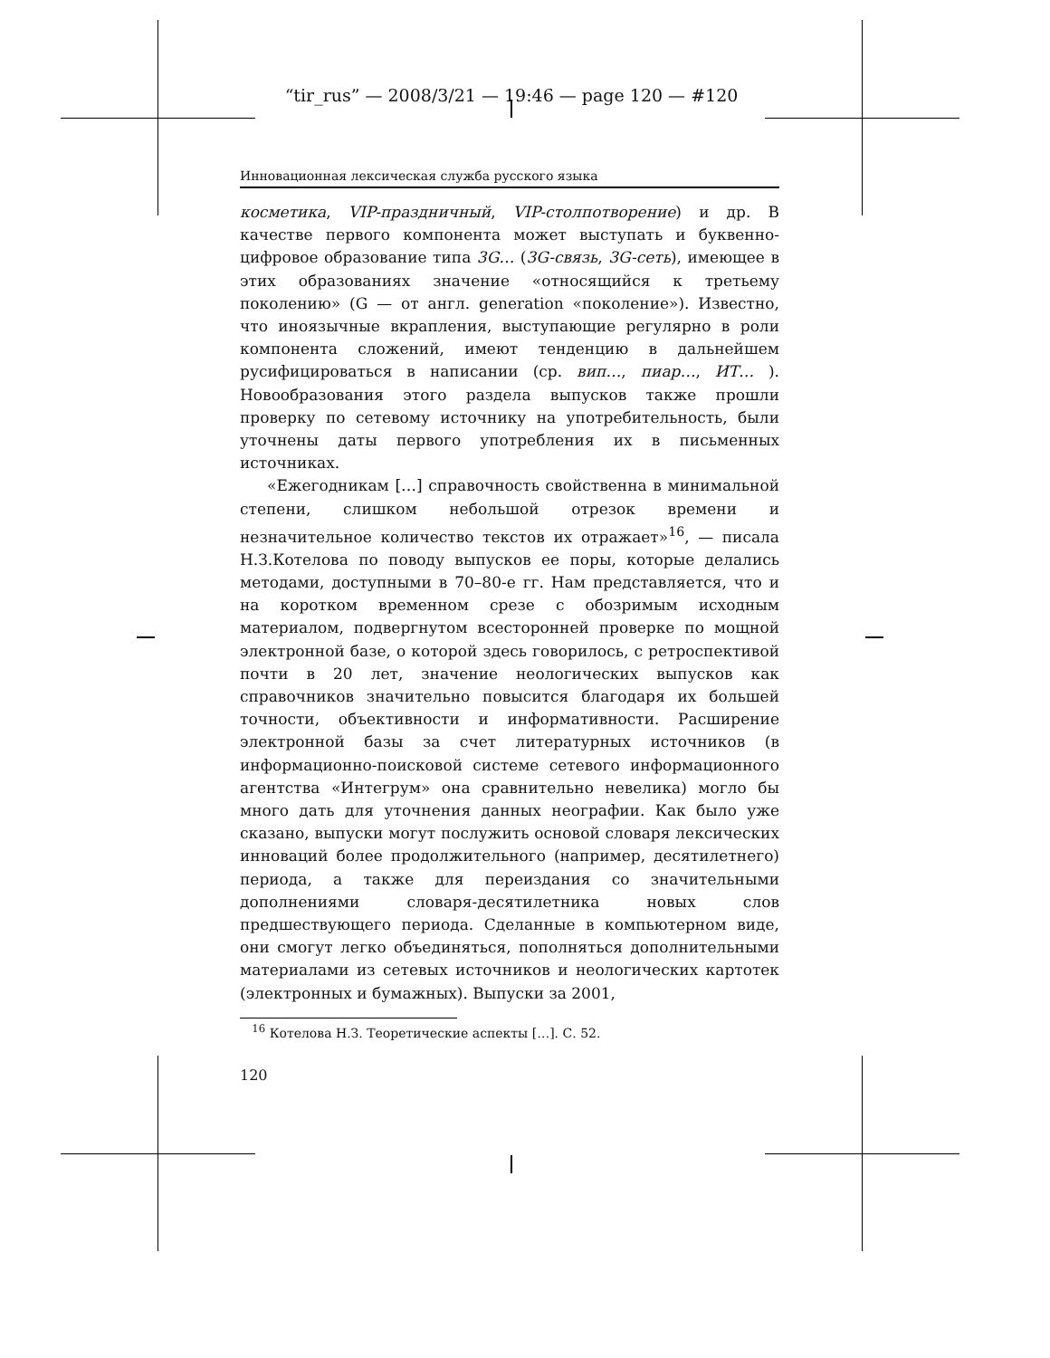“tir_rus” — 2008/3/21 — 19:46 — page 120 — #120
Инновационная лексическая служба русского языка
косметика, VIP-праздничный, VIP-столпотворение) и др. В качестве первого компонента может выступать и буквенно-цифровое образование типа 3G… (3G-связь, 3G-сеть), имеющее в этих образованиях значение «относящийся к третьему поколению» (G — от англ. generation «поколение»). Известно, что иноязычные вкрапления, выступающие регулярно в роли компонента сложений, имеют тенденцию в дальнейшем русифицироваться в написании (ср. вип…, пиар…, ИТ… ). Новообразования этого раздела выпусков также прошли проверку по сетевому источнику на употребительность, были уточнены даты первого употребления их в письменных источниках.
«Ежегодникам […] справочность свойственна в минимальной степени, слишком небольшой отрезок времени и незначительное количество текстов их отражает»<sup>16</sup>, — писала Н.З.Котелова по поводу выпусков ее поры, которые делались методами, доступными в 70–80-е гг. Нам представляется, что и на коротком временном срезе с обозримым исходным материалом, подвергнутом всесторонней проверке по мощной электронной базе, о которой здесь говорилось, с ретроспективой почти в 20 лет, значение неологических выпусков как справочников значительно повысится благодаря их большей точности, объективности и информативности. Расширение электронной базы за счет литературных источников (в информационно-поисковой системе сетевого информационного агентства «Интегрум» она сравнительно невелика) могло бы много дать для уточнения данных неографии. Как было уже сказано, выпуски могут послужить основой словаря лексических инноваций более продолжительного (например, десятилетнего) периода, а также для переиздания со значительными дополнениями словаря-десятилетника новых слов предшествующего периода. Сделанные в компьютерном виде, они смогут легко объединяться, пополняться дополнительными материалами из сетевых источников и неологических картотек (электронных и бумажных). Выпуски за 2001,
<sup>16</sup> Котелова Н.З. Теоретические аспекты […]. С. 52.
120